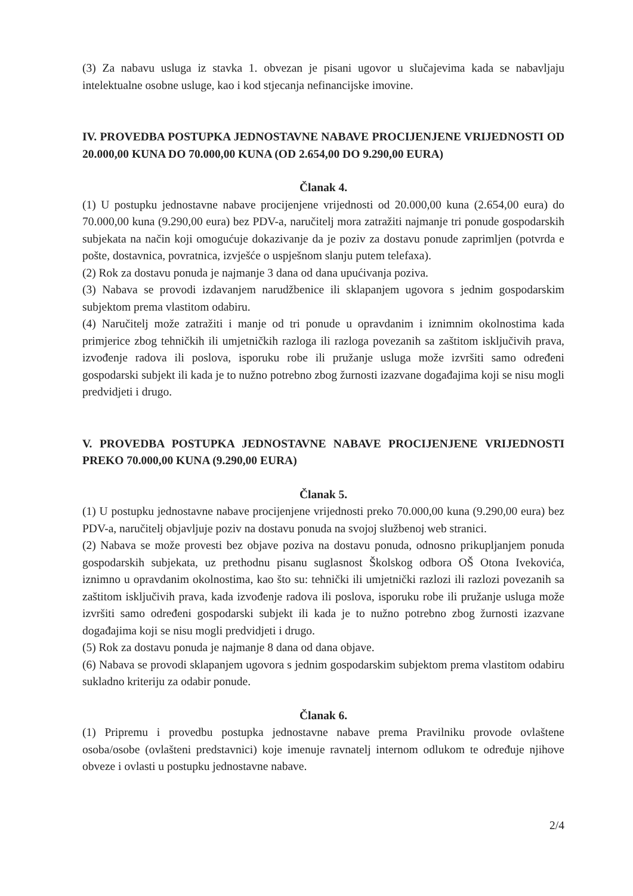(3) Za nabavu usluga iz stavka 1. obvezan je pisani ugovor u slučajevima kada se nabavljaju intelektualne osobne usluge, kao i kod stjecanja nefinancijske imovine.
IV. PROVEDBA POSTUPKA JEDNOSTAVNE NABAVE PROCIJENJENE VRIJEDNOSTI OD 20.000,00 KUNA DO 70.000,00 KUNA (OD 2.654,00 DO 9.290,00 EURA)
Članak 4.
(1) U postupku jednostavne nabave procijenjene vrijednosti od 20.000,00 kuna (2.654,00 eura) do 70.000,00 kuna (9.290,00 eura) bez PDV-a, naručitelj mora zatražiti najmanje tri ponude gospodarskih subjekata na način koji omogućuje dokazivanje da je poziv za dostavu ponude zaprimljen (potvrda e pošte, dostavnica, povratnica, izvješće o uspješnom slanju putem telefaxa).
(2) Rok za dostavu ponuda je najmanje 3 dana od dana upućivanja poziva.
(3) Nabava se provodi izdavanjem narudžbenice ili sklapanjem ugovora s jednim gospodarskim subjektom prema vlastitom odabiru.
(4) Naručitelj može zatražiti i manje od tri ponude u opravdanim i iznimnim okolnostima kada primjerice zbog tehničkih ili umjetničkih razloga ili razloga povezanih sa zaštitom isključivih prava, izvođenje radova ili poslova, isporuku robe ili pružanje usluga može izvršiti samo određeni gospodarski subjekt ili kada je to nužno potrebno zbog žurnosti izazvane događajima koji se nisu mogli predvidjeti i drugo.
V. PROVEDBA POSTUPKA JEDNOSTAVNE NABAVE PROCIJENJENE VRIJEDNOSTI PREKO 70.000,00 KUNA (9.290,00 EURA)
Članak 5.
(1) U postupku jednostavne nabave procijenjene vrijednosti preko 70.000,00 kuna (9.290,00 eura) bez PDV-a, naručitelj objavljuje poziv na dostavu ponuda na svojoj službenoj web stranici.
(2) Nabava se može provesti bez objave poziva na dostavu ponuda, odnosno prikupljanjem ponuda gospodarskih subjekata, uz prethodnu pisanu suglasnost Školskog odbora OŠ Otona Ivekovića, iznimno u opravdanim okolnostima, kao što su: tehnički ili umjetnički razlozi ili razlozi povezanih sa zaštitom isključivih prava, kada izvođenje radova ili poslova, isporuku robe ili pružanje usluga može izvršiti samo određeni gospodarski subjekt ili kada je to nužno potrebno zbog žurnosti izazvane događajima koji se nisu mogli predvidjeti i drugo.
(5) Rok za dostavu ponuda je najmanje 8 dana od dana objave.
(6) Nabava se provodi sklapanjem ugovora s jednim gospodarskim subjektom prema vlastitom odabiru sukladno kriteriju za odabir ponude.
Članak 6.
(1) Pripremu i provedbu postupka jednostavne nabave prema Pravilniku provode ovlaštene osoba/osobe (ovlašteni predstavnici) koje imenuje ravnatelj internom odlukom te određuje njihove obveze i ovlasti u postupku jednostavne nabave.
2/4